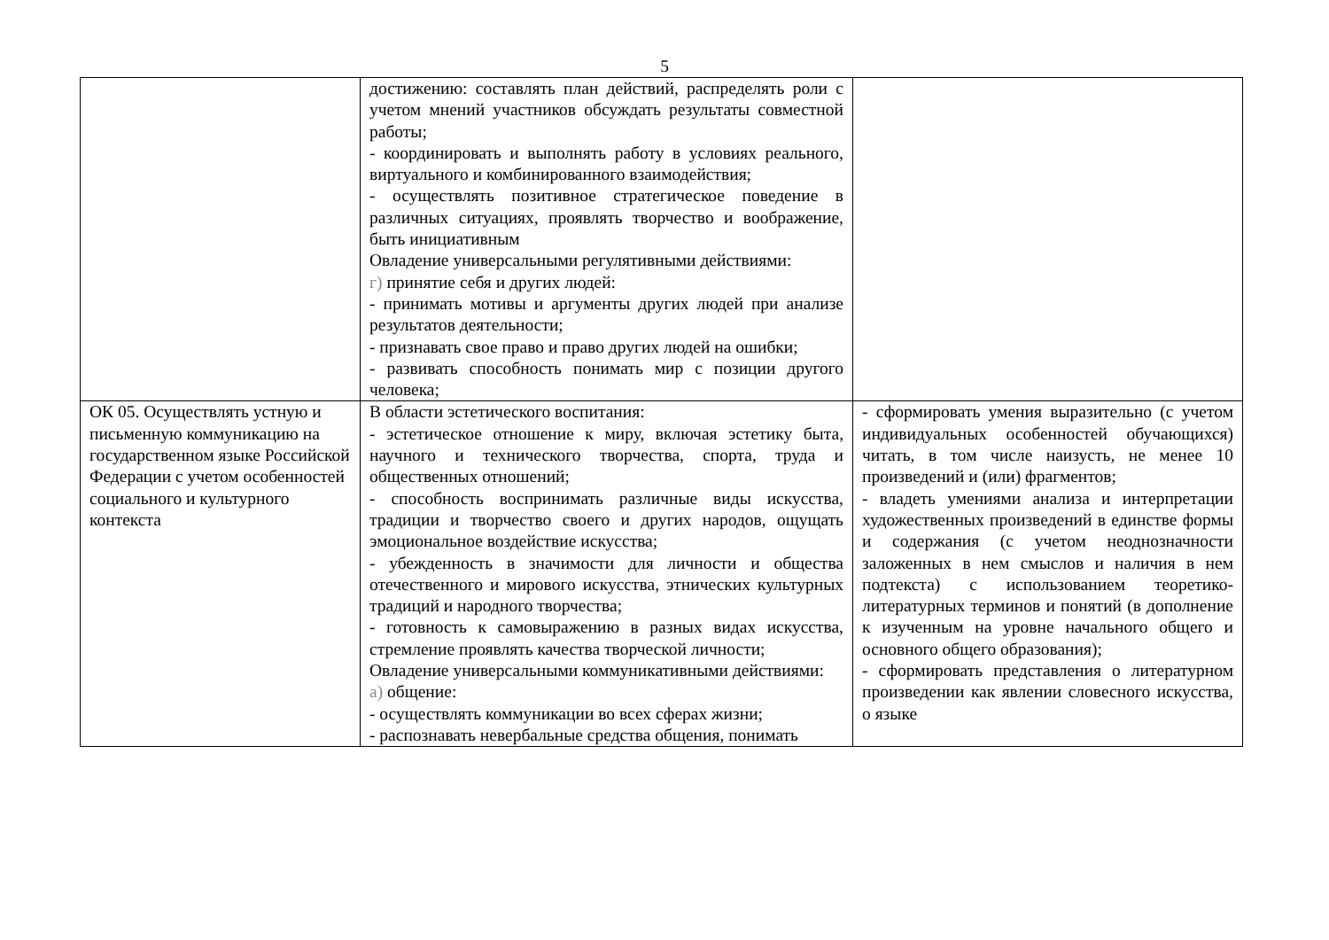5
| | достижению: составлять план действий, распределять роли с учетом мнений участников обсуждать результаты совместной работы; - координировать и выполнять работу в условиях реального, виртуального и комбинированного взаимодействия; - осуществлять позитивное стратегическое поведение в различных ситуациях, проявлять творчество и воображение, быть инициативным Овладение универсальными регулятивными действиями: г) принятие себя и других людей: - принимать мотивы и аргументы других людей при анализе результатов деятельности; - признавать свое право и право других людей на ошибки; - развивать способность понимать мир с позиции другого человека; | |
| ОК 05. Осуществлять устную и письменную коммуникацию на государственном языке Российской Федерации с учетом особенностей социального и культурного контекста | В области эстетического воспитания: - эстетическое отношение к миру, включая эстетику быта, научного и технического творчества, спорта, труда и общественных отношений; - способность воспринимать различные виды искусства, традиции и творчество своего и других народов, ощущать эмоциональное воздействие искусства; - убежденность в значимости для личности и общества отечественного и мирового искусства, этнических культурных традиций и народного творчества; - готовность к самовыражению в разных видах искусства, стремление проявлять качества творческой личности; Овладение универсальными коммуникативными действиями: а) общение: - осуществлять коммуникации во всех сферах жизни; - распознавать невербальные средства общения, понимать | - сформировать умения выразительно (с учетом индивидуальных особенностей обучающихся) читать, в том числе наизусть, не менее 10 произведений и (или) фрагментов; - владеть умениями анализа и интерпретации художественных произведений в единстве формы и содержания (с учетом неоднозначности заложенных в нем смыслов и наличия в нем подтекста) с использованием теоретико-литературных терминов и понятий (в дополнение к изученным на уровне начального общего и основного общего образования); - сформировать представления о литературном произведении как явлении словесного искусства, о языке |